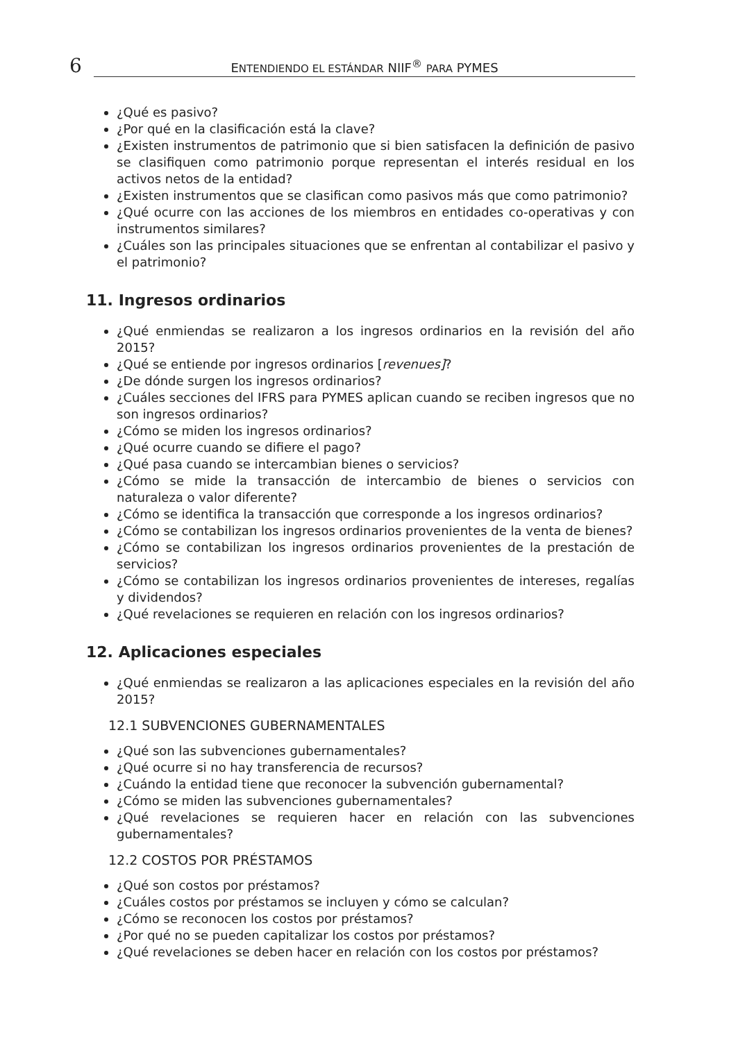6 ENTENDIENDO EL ESTÁNDAR NIIF<sup>®</sup> PARA PYMES
¿Qué es pasivo?
¿Por qué en la clasificación está la clave?
¿Existen instrumentos de patrimonio que si bien satisfacen la definición de pasivo se clasifiquen como patrimonio porque representan el interés residual en los activos netos de la entidad?
¿Existen instrumentos que se clasifican como pasivos más que como patrimonio?
¿Qué ocurre con las acciones de los miembros en entidades co-operativas y con instrumentos similares?
¿Cuáles son las principales situaciones que se enfrentan al contabilizar el pasivo y el patrimonio?
11. Ingresos ordinarios
¿Qué enmiendas se realizaron a los ingresos ordinarios en la revisión del año 2015?
¿Qué se entiende por ingresos ordinarios [revenues]?
¿De dónde surgen los ingresos ordinarios?
¿Cuáles secciones del IFRS para PYMES aplican cuando se reciben ingresos que no son ingresos ordinarios?
¿Cómo se miden los ingresos ordinarios?
¿Qué ocurre cuando se difiere el pago?
¿Qué pasa cuando se intercambian bienes o servicios?
¿Cómo se mide la transacción de intercambio de bienes o servicios con naturaleza o valor diferente?
¿Cómo se identifica la transacción que corresponde a los ingresos ordinarios?
¿Cómo se contabilizan los ingresos ordinarios provenientes de la venta de bienes?
¿Cómo se contabilizan los ingresos ordinarios provenientes de la prestación de servicios?
¿Cómo se contabilizan los ingresos ordinarios provenientes de intereses, regalías y dividendos?
¿Qué revelaciones se requieren en relación con los ingresos ordinarios?
12. Aplicaciones especiales
¿Qué enmiendas se realizaron a las aplicaciones especiales en la revisión del año 2015?
12.1 SUBVENCIONES GUBERNAMENTALES
¿Qué son las subvenciones gubernamentales?
¿Qué ocurre si no hay transferencia de recursos?
¿Cuándo la entidad tiene que reconocer la subvención gubernamental?
¿Cómo se miden las subvenciones gubernamentales?
¿Qué revelaciones se requieren hacer en relación con las subvenciones gubernamentales?
12.2 COSTOS POR PRÉSTAMOS
¿Qué son costos por préstamos?
¿Cuáles costos por préstamos se incluyen y cómo se calculan?
¿Cómo se reconocen los costos por préstamos?
¿Por qué no se pueden capitalizar los costos por préstamos?
¿Qué revelaciones se deben hacer en relación con los costos por préstamos?